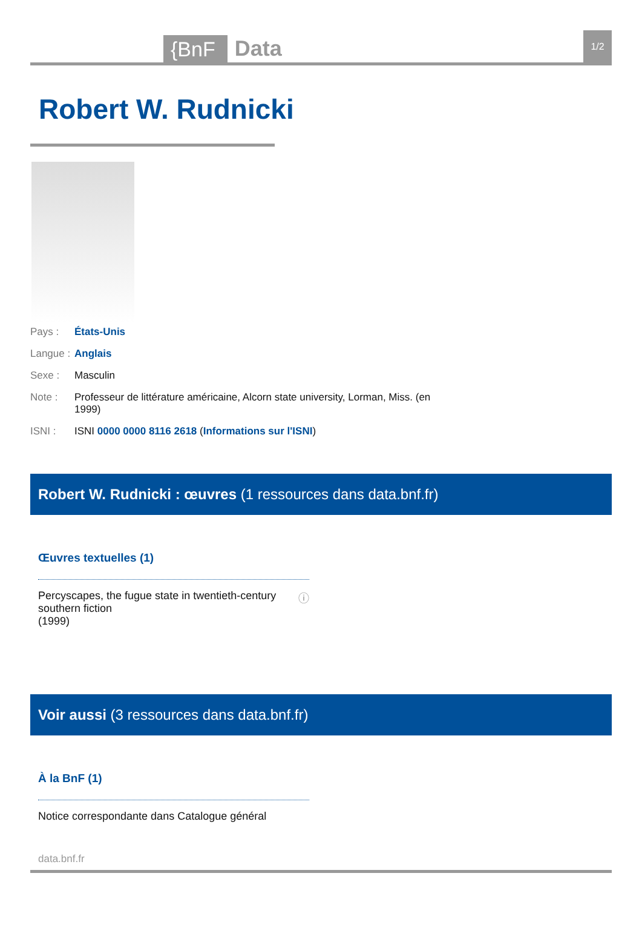{BnF Data 1/2
Robert W. Rudnicki
Pays : États-Unis
Langue : Anglais
Sexe : Masculin
Note : Professeur de littérature américaine, Alcorn state university, Lorman, Miss. (en 1999)
ISNI : ISNI 0000 0000 8116 2618 (Informations sur l'ISNI)
Robert W. Rudnicki : œuvres (1 ressources dans data.bnf.fr)
Œuvres textuelles (1)
Percyscapes, the fugue state in twentieth-century southern fiction
(1999) ⓘ
Voir aussi (3 ressources dans data.bnf.fr)
À la BnF (1)
Notice correspondante dans Catalogue général
data.bnf.fr